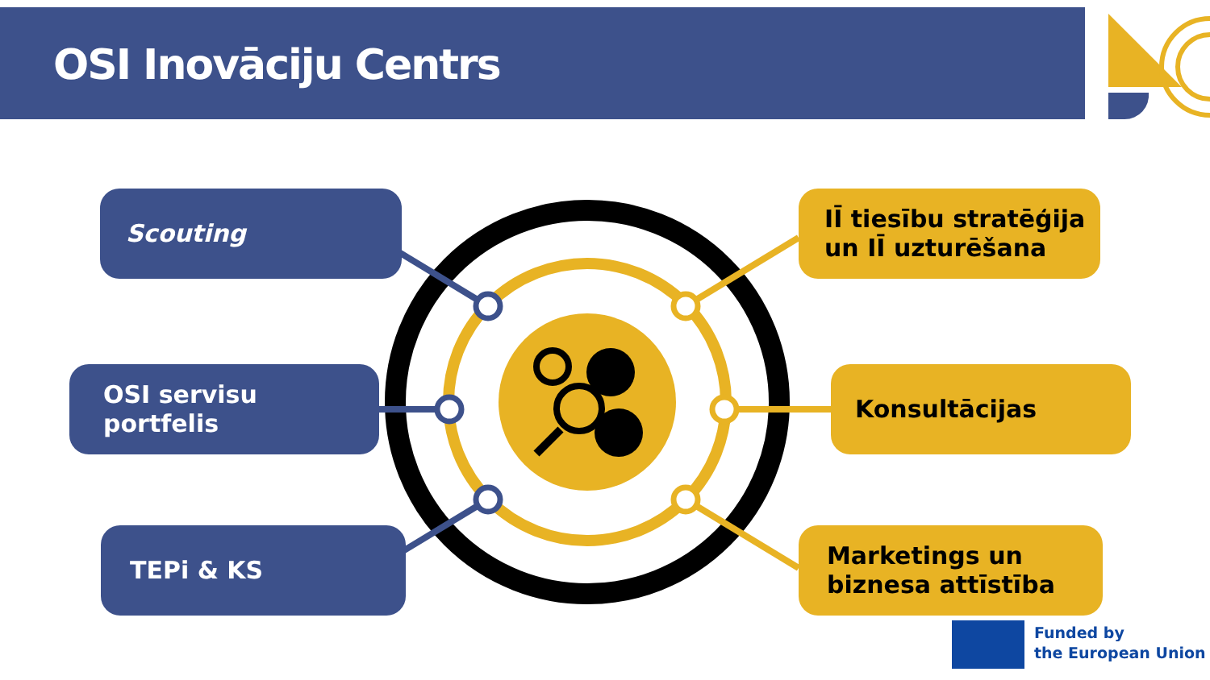OSI Inovāciju Centrs
Scouting
OSI servisu
portfelis
TEPi & KS
IĪ tiesību stratēģija
un IĪ uzturēšana
Konsultācijas
Marketings un
biznesa attīstība
Funded by
the European Union